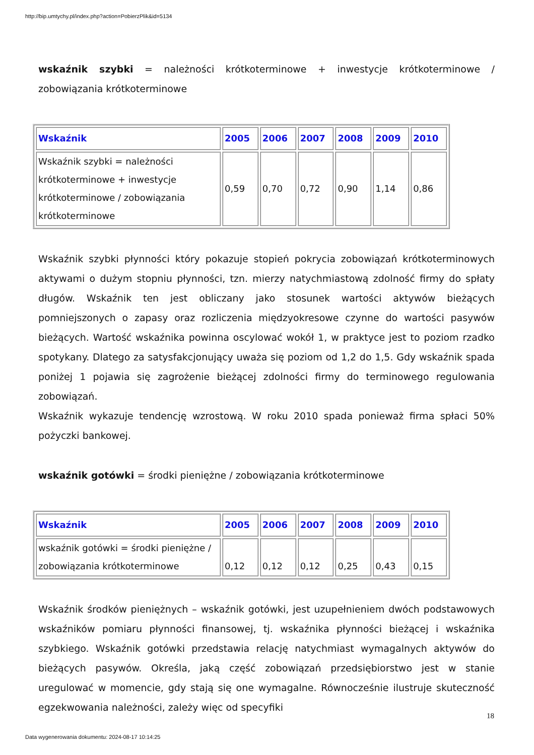http://bip.umtychy.pl/index.php?action=PobierzPlik&id=5134
wskaźnik szybki = należności krótkoterminowe + inwestycje krótkoterminowe / zobowiązania krótkoterminowe
| Wskaźnik | 2005 | 2006 | 2007 | 2008 | 2009 | 2010 |
| --- | --- | --- | --- | --- | --- | --- |
| Wskaźnik szybki = należności krótkoterminowe + inwestycje krótkoterminowe / zobowiązania krótkoterminowe | 0,59 | 0,70 | 0,72 | 0,90 | 1,14 | 0,86 |
Wskaźnik szybki płynności który pokazuje stopień pokrycia zobowiązań krótkoterminowych aktywami o dużym stopniu płynności, tzn. mierzy natychmiastową zdolność firmy do spłaty długów. Wskaźnik ten jest obliczany jako stosunek wartości aktywów bieżących pomniejszonych o zapasy oraz rozliczenia międzyokresowe czynne do wartości pasywów bieżących. Wartość wskaźnika powinna oscylować wokół 1, w praktyce jest to poziom rzadko spotykany. Dlatego za satysfakcjonujący uważa się poziom od 1,2 do 1,5. Gdy wskaźnik spada poniżej 1 pojawia się zagrożenie bieżącej zdolności firmy do terminowego regulowania zobowiązań.
Wskaźnik wykazuje tendencję wzrostową. W roku 2010 spada ponieważ firma spłaci 50% pożyczki bankowej.
wskaźnik gotówki = środki pieniężne / zobowiązania krótkoterminowe
| Wskaźnik | 2005 | 2006 | 2007 | 2008 | 2009 | 2010 |
| --- | --- | --- | --- | --- | --- | --- |
| wskaźnik gotówki = środki pieniężne / zobowiązania krótkoterminowe | 0,12 | 0,12 | 0,12 | 0,25 | 0,43 | 0,15 |
Wskaźnik środków pieniężnych – wskaźnik gotówki, jest uzupełnieniem dwóch podstawowych wskaźników pomiaru płynności finansowej, tj. wskaźnika płynności bieżącej i wskaźnika szybkiego. Wskaźnik gotówki przedstawia relację natychmiast wymagalnych aktywów do bieżących pasywów. Określa, jaką część zobowiązań przedsiębiorstwo jest w stanie uregulować w momencie, gdy stają się one wymagalne. Równocześnie ilustruje skuteczność egzekwowania należności, zależy więc od specyfiki
18
Data wygenerowania dokumentu: 2024-08-17 10:14:25